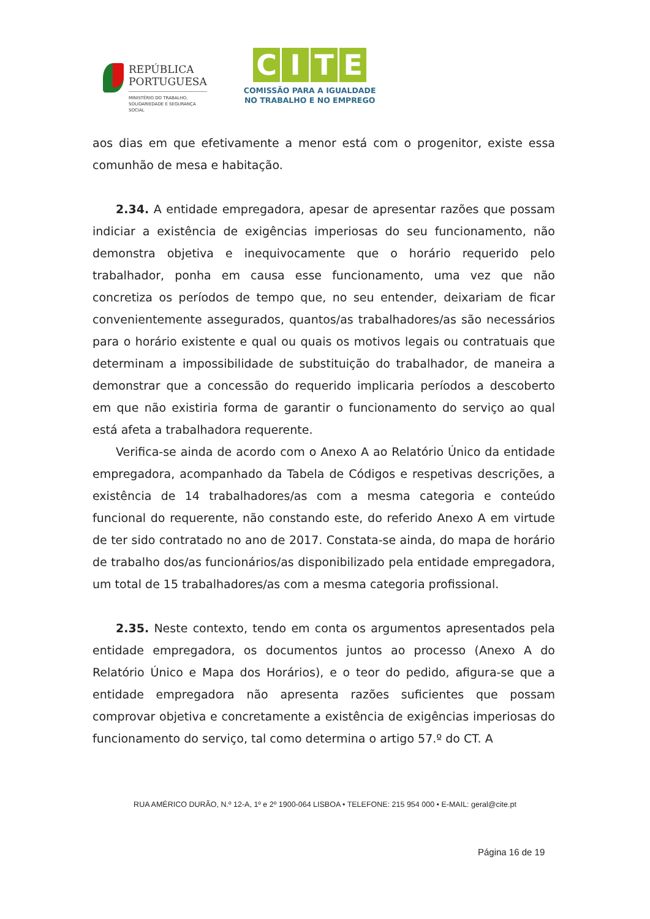REPÚBLICA
PORTUGUESA
MINISTÉRIO DO TRABALHO,
SOLIDARIEDADE E SEGURANÇA
SOCIAL
CITE
COMISSÃO PARA A IGUALDADE
NO TRABALHO E NO EMPREGO
aos dias em que efetivamente a menor está com o progenitor, existe essa comunhão de mesa e habitação.
2.34. A entidade empregadora, apesar de apresentar razões que possam indiciar a existência de exigências imperiosas do seu funcionamento, não demonstra objetiva e inequivocamente que o horário requerido pelo trabalhador, ponha em causa esse funcionamento, uma vez que não concretiza os períodos de tempo que, no seu entender, deixariam de ficar convenientemente assegurados, quantos/as trabalhadores/as são necessários para o horário existente e qual ou quais os motivos legais ou contratuais que determinam a impossibilidade de substituição do trabalhador, de maneira a demonstrar que a concessão do requerido implicaria períodos a descoberto em que não existiria forma de garantir o funcionamento do serviço ao qual está afeta a trabalhadora requerente.
Verifica-se ainda de acordo com o Anexo A ao Relatório Único da entidade empregadora, acompanhado da Tabela de Códigos e respetivas descrições, a existência de 14 trabalhadores/as com a mesma categoria e conteúdo funcional do requerente, não constando este, do referido Anexo A em virtude de ter sido contratado no ano de 2017. Constata-se ainda, do mapa de horário de trabalho dos/as funcionários/as disponibilizado pela entidade empregadora, um total de 15 trabalhadores/as com a mesma categoria profissional.
2.35. Neste contexto, tendo em conta os argumentos apresentados pela entidade empregadora, os documentos juntos ao processo (Anexo A do Relatório Único e Mapa dos Horários), e o teor do pedido, afigura-se que a entidade empregadora não apresenta razões suficientes que possam comprovar objetiva e concretamente a existência de exigências imperiosas do funcionamento do serviço, tal como determina o artigo 57.º do CT. A
RUA AMÉRICO DURÃO, N.º 12-A, 1º e 2º 1900-064 LISBOA • TELEFONE: 215 954 000 • E-MAIL: geral@cite.pt
Página 16 de 19